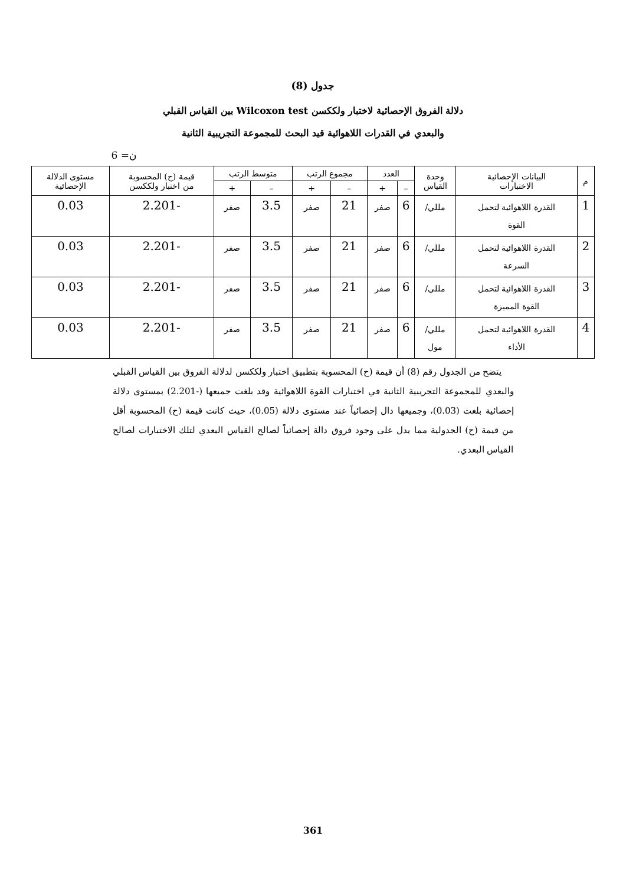جدول (8)
دلالة الفروق الإحصائية لاختبار ولككسن Wilcoxon test بين القياس القبلي
والبعدي في القدرات اللاهوائية قيد البحث للمجموعة التجريبية الثانية
ن= 6
| م | البيانات الإحصائية الاختبارات | وحدة القياس | العدد | | مجموع الرتب | | متوسط الرتب | | قيمة (ح) المحسوبة من اختبار ولككسن | مستوى الدلالة الإحصائية |
| --- | --- | --- | --- | --- | --- | --- | --- | --- | --- | --- |
| | | | – | + | – | + | – | + | | |
| 1 | القدرة اللاهوائية لتحمل القوة | مللي/ | 6 | صفر | 21 | صفر | 3.5 | صفر | -2.201 | 0.03 |
| 2 | القدرة اللاهوائية لتحمل السرعة | مللي/ | 6 | صفر | 21 | صفر | 3.5 | صفر | -2.201 | 0.03 |
| 3 | القدرة اللاهوائية لتحمل القوة المميزة | مللي/ | 6 | صفر | 21 | صفر | 3.5 | صفر | -2.201 | 0.03 |
| 4 | القدرة اللاهوائية لتحمل الأداء | مللي/ مول | 6 | صفر | 21 | صفر | 3.5 | صفر | -2.201 | 0.03 |
يتضح من الجدول رقم (8) أن قيمة (ح) المحسوبة بتطبيق اختبار ولككسن لدلالة الفروق بين القياس القبلي والبعدي للمجموعة التجريبية الثانية في اختبارات القوة اللاهوائية وقد بلغت جميعها (-2.201) بمستوى دلالة إحصائية بلغت (0.03)، وجميعها دال إحصائياً عند مستوى دلالة (0.05)، حيث كانت قيمة (ح) المحسوبة أقل من قيمة (ح) الجدولية مما يدل على وجود فروق دالة إحصائياً لصالح القياس البعدي لتلك الاختبارات لصالح القياس البعدي.
361